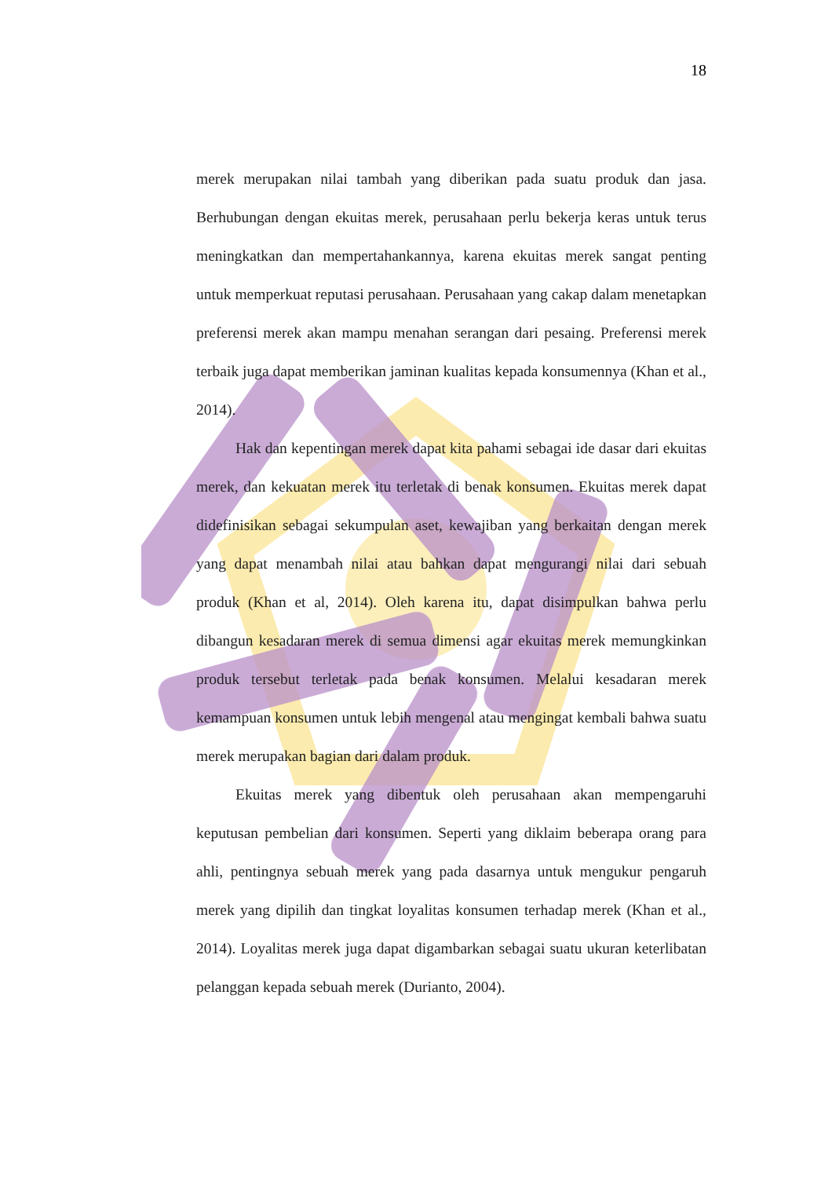18
merek merupakan nilai tambah yang diberikan pada suatu produk dan jasa. Berhubungan dengan ekuitas merek, perusahaan perlu bekerja keras untuk terus meningkatkan dan mempertahankannya, karena ekuitas merek sangat penting untuk memperkuat reputasi perusahaan. Perusahaan yang cakap dalam menetapkan preferensi merek akan mampu menahan serangan dari pesaing. Preferensi merek terbaik juga dapat memberikan jaminan kualitas kepada konsumennya (Khan et al., 2014).
Hak dan kepentingan merek dapat kita pahami sebagai ide dasar dari ekuitas merek, dan kekuatan merek itu terletak di benak konsumen. Ekuitas merek dapat didefinisikan sebagai sekumpulan aset, kewajiban yang berkaitan dengan merek yang dapat menambah nilai atau bahkan dapat mengurangi nilai dari sebuah produk (Khan et al, 2014). Oleh karena itu, dapat disimpulkan bahwa perlu dibangun kesadaran merek di semua dimensi agar ekuitas merek memungkinkan produk tersebut terletak pada benak konsumen. Melalui kesadaran merek kemampuan konsumen untuk lebih mengenal atau mengingat kembali bahwa suatu merek merupakan bagian dari dalam produk.
Ekuitas merek yang dibentuk oleh perusahaan akan mempengaruhi keputusan pembelian dari konsumen. Seperti yang diklaim beberapa orang para ahli, pentingnya sebuah merek yang pada dasarnya untuk mengukur pengaruh merek yang dipilih dan tingkat loyalitas konsumen terhadap merek (Khan et al., 2014). Loyalitas merek juga dapat digambarkan sebagai suatu ukuran keterlibatan pelanggan kepada sebuah merek (Durianto, 2004).